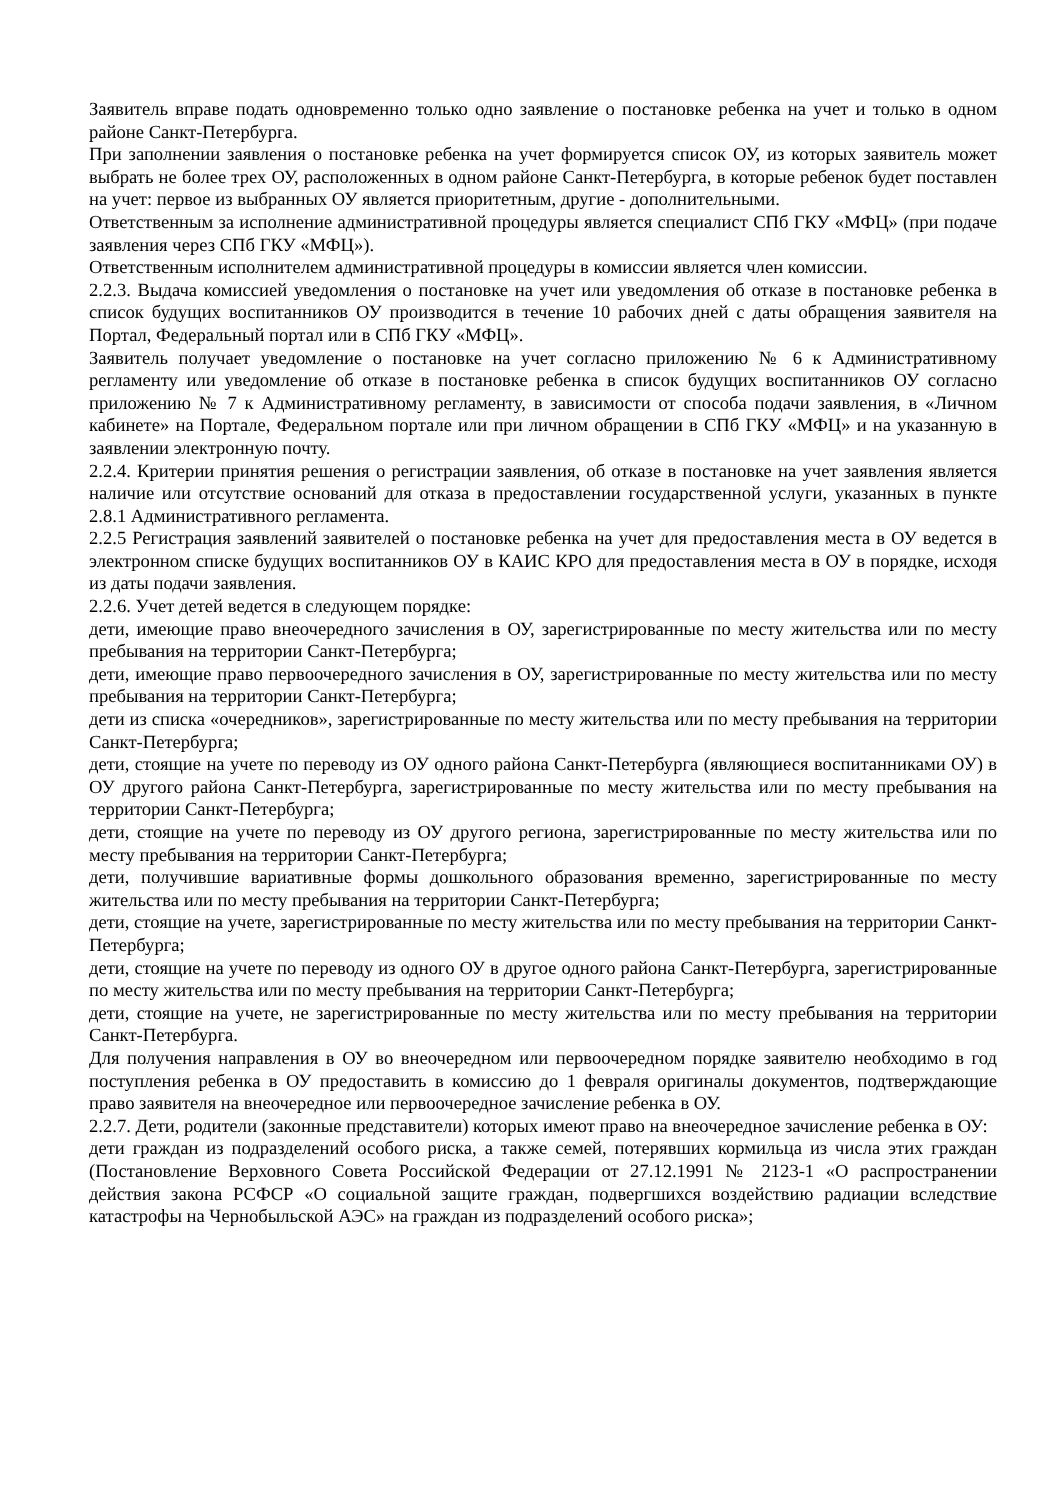Заявитель вправе подать одновременно только одно заявление о постановке ребенка на учет и только в одном районе Санкт-Петербурга.
При заполнении заявления о постановке ребенка на учет формируется список ОУ, из которых заявитель может выбрать не более трех ОУ, расположенных в одном районе Санкт-Петербурга, в которые ребенок будет поставлен на учет: первое из выбранных ОУ является приоритетным, другие - дополнительными.
Ответственным за исполнение административной процедуры является специалист СПб ГКУ «МФЦ» (при подаче заявления через СПб ГКУ «МФЦ»).
Ответственным исполнителем административной процедуры в комиссии является член комиссии.
2.2.3. Выдача комиссией уведомления о постановке на учет или уведомления об отказе в постановке ребенка в список будущих воспитанников ОУ производится в течение 10 рабочих дней с даты обращения заявителя на Портал, Федеральный портал или в СПб ГКУ «МФЦ».
Заявитель получает уведомление о постановке на учет согласно приложению № 6 к Административному регламенту или уведомление об отказе в постановке ребенка в список будущих воспитанников ОУ согласно приложению № 7 к Административному регламенту, в зависимости от способа подачи заявления, в «Личном кабинете» на Портале, Федеральном портале или при личном обращении в СПб ГКУ «МФЦ» и на указанную в заявлении электронную почту.
2.2.4. Критерии принятия решения о регистрации заявления, об отказе в постановке на учет заявления является наличие или отсутствие оснований для отказа в предоставлении государственной услуги, указанных в пункте 2.8.1 Административного регламента.
2.2.5 Регистрация заявлений заявителей о постановке ребенка на учет для предоставления места в ОУ ведется в электронном списке будущих воспитанников ОУ в КАИС КРО для предоставления места в ОУ в порядке, исходя из даты подачи заявления.
2.2.6. Учет детей ведется в следующем порядке:
дети, имеющие право внеочередного зачисления в ОУ, зарегистрированные по месту жительства или по месту пребывания на территории Санкт-Петербурга;
дети, имеющие право первоочередного зачисления в ОУ, зарегистрированные по месту жительства или по месту пребывания на территории Санкт-Петербурга;
дети из списка «очередников», зарегистрированные по месту жительства или по месту пребывания на территории Санкт-Петербурга;
дети, стоящие на учете по переводу из ОУ одного района Санкт-Петербурга (являющиеся воспитанниками ОУ) в ОУ другого района Санкт-Петербурга, зарегистрированные по месту жительства или по месту пребывания на территории Санкт-Петербурга;
дети, стоящие на учете по переводу из ОУ другого региона, зарегистрированные по месту жительства или по месту пребывания на территории Санкт-Петербурга;
дети, получившие вариативные формы дошкольного образования временно, зарегистрированные по месту жительства или по месту пребывания на территории Санкт-Петербурга;
дети, стоящие на учете, зарегистрированные по месту жительства или по месту пребывания на территории Санкт-Петербурга;
дети, стоящие на учете по переводу из одного ОУ в другое одного района Санкт-Петербурга, зарегистрированные по месту жительства или по месту пребывания на территории Санкт-Петербурга;
дети, стоящие на учете, не зарегистрированные по месту жительства или по месту пребывания на территории Санкт-Петербурга.
Для получения направления в ОУ во внеочередном или первоочередном порядке заявителю необходимо в год поступления ребенка в ОУ предоставить в комиссию до 1 февраля оригиналы документов, подтверждающие право заявителя на внеочередное или первоочередное зачисление ребенка в ОУ.
2.2.7. Дети, родители (законные представители) которых имеют право на внеочередное зачисление ребенка в ОУ:
дети граждан из подразделений особого риска, а также семей, потерявших кормильца из числа этих граждан (Постановление Верховного Совета Российской Федерации от 27.12.1991 № 2123-1 «О распространении действия закона РСФСР «О социальной защите граждан, подвергшихся воздействию радиации вследствие катастрофы на Чернобыльской АЭС» на граждан из подразделений особого риска»;